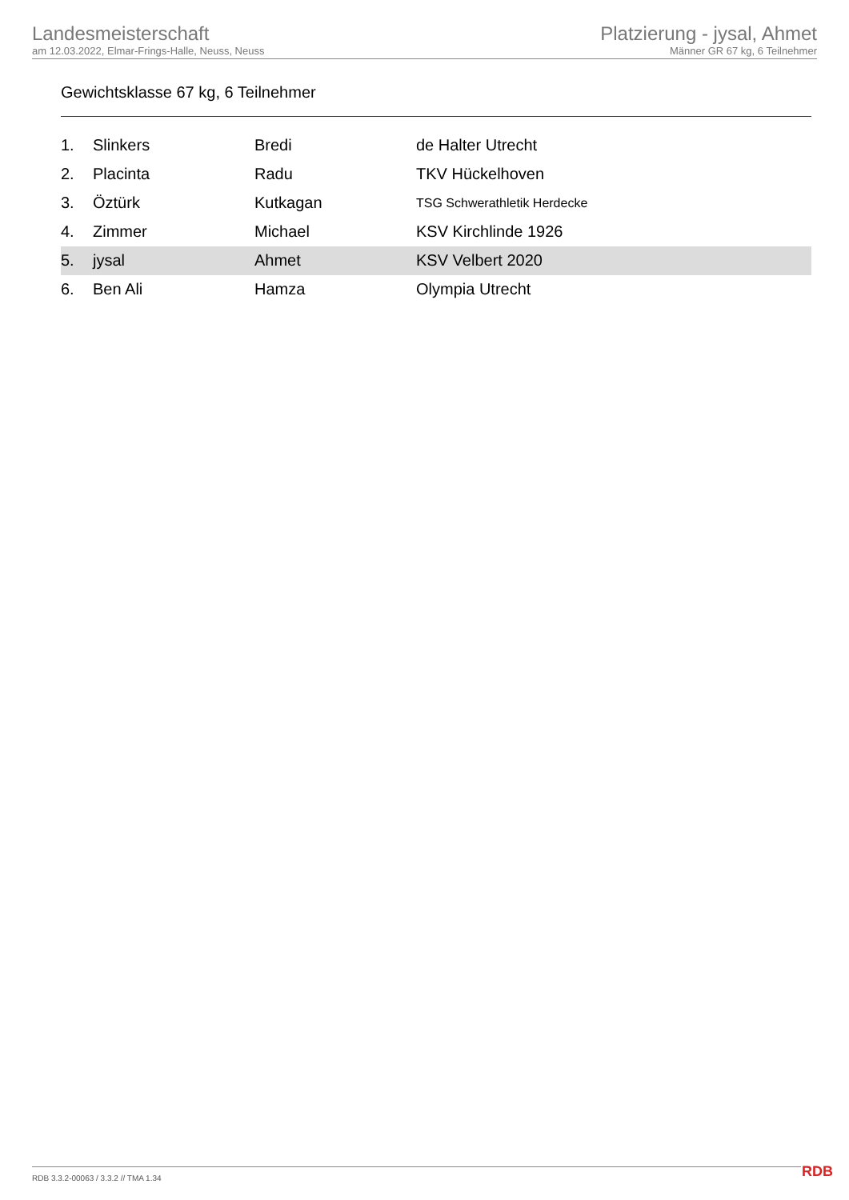Landesmeisterschaft
am 12.03.2022, Elmar-Frings-Halle, Neuss, Neuss
Platzierung - jysal, Ahmet
Männer GR 67 kg, 6 Teilnehmer
Gewichtsklasse 67 kg, 6 Teilnehmer
| 1. | Slinkers | Bredi | de Halter Utrecht |
| 2. | Placinta | Radu | TKV Hückelhoven |
| 3. | Öztürk | Kutkagan | TSG Schwerathletik Herdecke |
| 4. | Zimmer | Michael | KSV Kirchlinde 1926 |
| 5. | jysal | Ahmet | KSV Velbert 2020 |
| 6. | Ben Ali | Hamza | Olympia Utrecht |
RDB 3.3.2-00063 / 3.3.2 // TMA 1.34
RDB